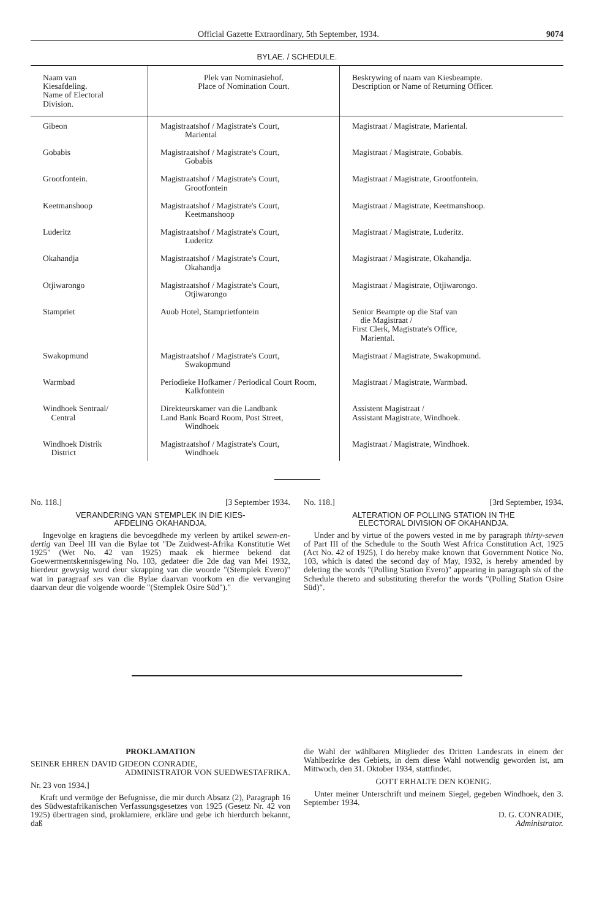Official Gazette Extraordinary, 5th September, 1934. 9074
BYLAE. / SCHEDULE.
| Naam van Kiesafdeling. Name of Electoral Division. | Plek van Nominasiehof. Place of Nomination Court. | Beskrywing of naam van Kiesbeampte. Description or Name of Returning Officer. |
| --- | --- | --- |
| Gibeon | Magistraatshof / Magistrate's Court, Mariental | Magistraat / Magistrate, Mariental. |
| Gobabis | Magistraatshof / Magistrate's Court, Gobabis | Magistraat / Magistrate, Gobabis. |
| Grootfontein. | Magistraatshof / Magistrate's Court, Grootfontein | Magistraat / Magistrate, Grootfontein. |
| Keetmanshoop | Magistraatshof / Magistrate's Court, Keetmanshoop | Magistraat / Magistrate, Keetmanshoop. |
| Luderitz | Magistraatshof / Magistrate's Court, Luderitz | Magistraat / Magistrate, Luderitz. |
| Okahandja | Magistraatshof / Magistrate's Court, Okahandja | Magistraat / Magistrate, Okahandja. |
| Otjiwarongo | Magistraatshof / Magistrate's Court, Otjiwarongo | Magistraat / Magistrate, Otjiwarongo. |
| Stampriet | Auob Hotel, Stamprietfontein | Senior Beampte op die Staf van die Magistraat / First Clerk, Magistrate's Office, Mariental. |
| Swakopmund | Magistraatshof / Magistrate's Court, Swakopmund | Magistraat / Magistrate, Swakopmund. |
| Warmbad | Periodieke Hofkamer / Periodical Court Room, Kalkfontein | Magistraat / Magistrate, Warmbad. |
| Windhoek Sentraal/ Central | Direkteurskamer van die Landbank Land Bank Board Room, Post Street, Windhoek | Assistent Magistraat / Assistant Magistrate, Windhoek. |
| Windhoek Distrik District | Magistraatshof / Magistrate's Court, Windhoek | Magistraat / Magistrate, Windhoek. |
No. 118.] [3 September 1934.
VERANDERING VAN STEMPLEK IN DIE KIES-
AFDELING OKAHANDJA.
Ingevolge en kragtens die bevoegdhede my verleen by artikel sewen-en-dertig van Deel III van die Bylae tot "De Zuidwest-Afrika Konstitutie Wet 1925" (Wet No. 42 van 1925) maak ek hiermee bekend dat Goewermentskennisgewing No. 103, gedateer die 2de dag van Mei 1932, hierdeur gewysig word deur skrapping van die woorde "(Stemplek Evero)" wat in paragraaf ses van die Bylae daarvan voorkom en die vervanging daarvan deur die volgende woorde "(Stemplek Osire Süd")."
No. 118.] [3rd September, 1934.
ALTERATION OF POLLING STATION IN THE
ELECTORAL DIVISION OF OKAHANDJA.
Under and by virtue of the powers vested in me by paragraph thirty-seven of Part III of the Schedule to the South West Africa Constitution Act, 1925 (Act No. 42 of 1925), I do hereby make known that Government Notice No. 103, which is dated the second day of May, 1932, is hereby amended by deleting the words "(Polling Station Evero)" appearing in paragraph six of the Schedule thereto and substituting therefor the words "(Polling Station Osire Süd)".
PROKLAMATION
SEINER EHREN DAVID GIDEON CONRADIE,
ADMINISTRATOR VON SUEDWESTAFRIKA.
Nr. 23 von 1934.]
Kraft und vermöge der Befugnisse, die mir durch Absatz (2), Paragraph 16 des Südwestafrikanischen Verfassungsgesetzes von 1925 (Gesetz Nr. 42 von 1925) übertragen sind, proklamiere, erkläre und gebe ich hierdurch bekannt, daß
die Wahl der wählbaren Mitglieder des Dritten Landesrats in einem der Wahlbezirke des Gebiets, in dem diese Wahl notwendig geworden ist, am Mittwoch, den 31. Oktober 1934, stattfindet.
GOTT ERHALTE DEN KOENIG.
Unter meiner Unterschrift und meinem Siegel, gegeben Windhoek, den 3. September 1934.
D. G. CONRADIE,
Administrator.